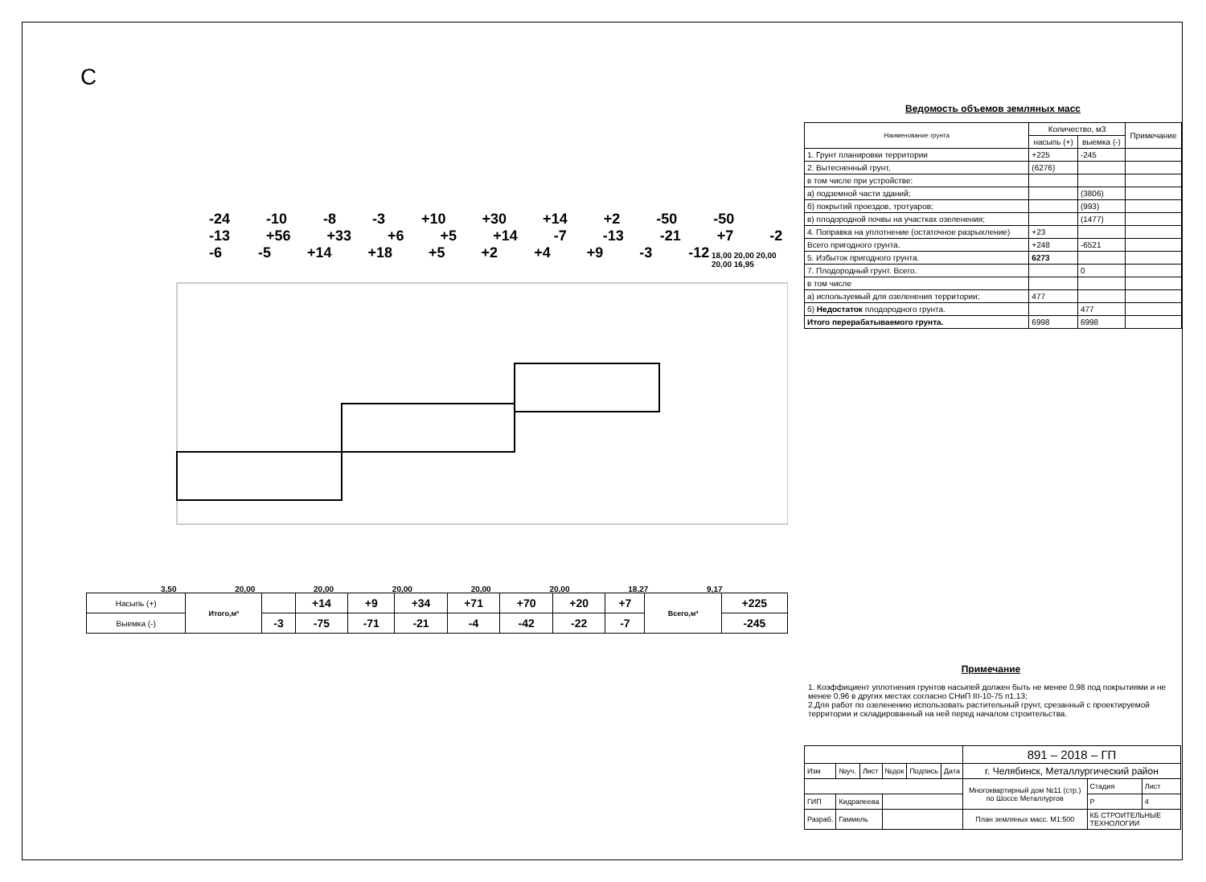С
-24 -10 -8 -3 +10 +30 +14 +2 -50 -50 -13 +56 +33 +6 +5 +14 -7 -13 -21 +7 -2 -6 -5 +14 +18 +5 +2 +4 +9 -3 -12
3,50 20,00 20,00 20,00 20,00 20,00 18,27 9,17
18,00 20,00 20,00 20,00 16,95
| Насыпь (+) | Итого,м³ | | +14 | +9 | +34 | +71 | +70 | +20 | +7 | Всего,м³ | +225 |
| Выемка (-) | | -3 | -75 | -71 | -21 | -4 | -42 | -22 | -7 | | -245 |
Ведомость объемов земляных масс
| Наименование грунта | Количество, м3 | | Примечание |
| --- | --- | --- | --- |
| | насыпь (+) | выемка (-) | |
| 1. Грунт планировки территории | +225 | -245 | |
| 2. Вытесненный грунт, | (6276) | | |
| в том числе при устройстве: | | | |
| а) подземной части зданий; | | (3806) | |
| б) покрытий проездов, тротуаров; | | (993) | |
| в) плодородной почвы на участках озеленения; | | (1477) | |
| 4. Поправка на уплотнение (остаточное разрыхление) | +23 | | |
| Всего пригодного грунта. | +248 | -6521 | |
| 5. Избыток пригодного грунта. | 6273 | | |
| 7. Плодородный грунт. Всего. | | 0 | |
| в том числе | | | |
| а) используемый для озеленения территории; | 477 | | |
| б) Недостаток плодородного грунта. | | 477 | |
| Итого перерабатываемого грунта. | 6998 | 6998 | |
Примечание
1. Коэффициент уплотнения грунтов насыпей должен быть не менее 0,98 под покрытиями и не менее 0,96 в других местах согласно СНиП III-10-75 п1.13;
2.Для работ по озеленению использовать растительный грунт, срезанный с проектируемой территории и складированный на ней перед началом строительства.
| | | | | | | 891 – 2018 – ГП | | |
| | | | | | | г. Челябинск, Металлургический район | | |
| Изм | №уч. | Лист | №док | Подпись | Дата | | | |
| | | | | | | Многоквартирный дом №11 (стр.) по Шоссе Металлургов | Стадия | Лист |
| ГИП | Кидрапеева | | | | | | Р | 4 |
| Разраб. | Гаммель | | | | | План земляных масс. М1:500 | КБ СТРОИТЕЛЬНЫЕ ТЕХНОЛОГИИ | |